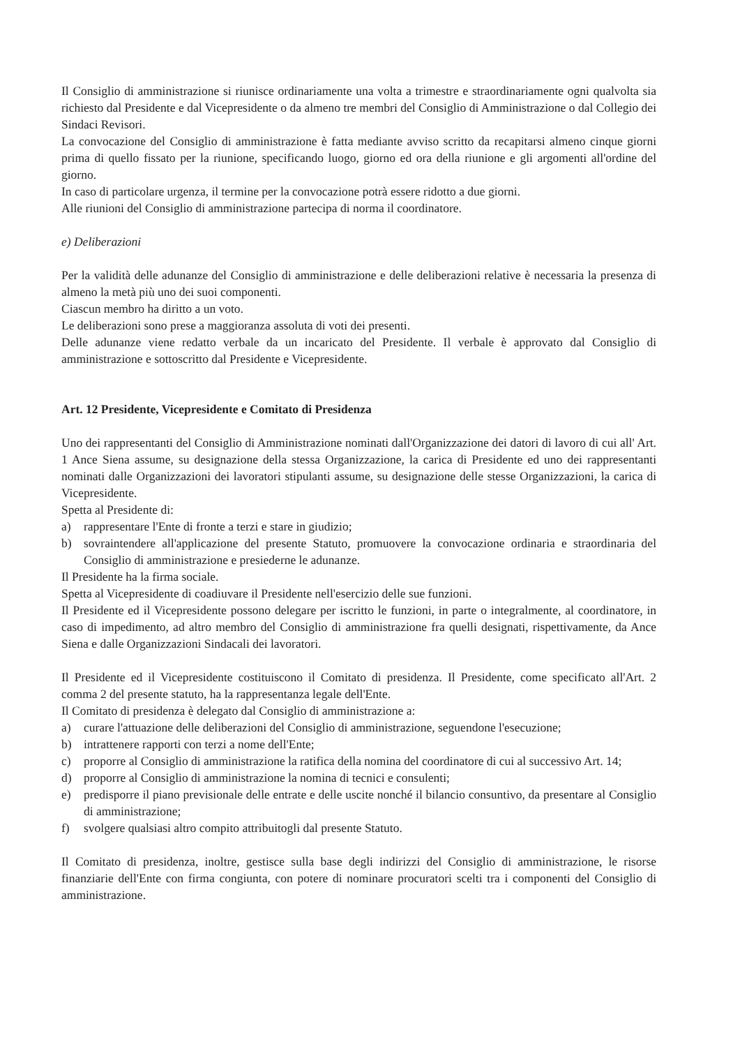Il Consiglio di amministrazione si riunisce ordinariamente una volta a trimestre e straordinariamente ogni qualvolta sia richiesto dal Presidente e dal Vicepresidente o da almeno tre membri del Consiglio di Amministrazione o dal Collegio dei Sindaci Revisori.
La convocazione del Consiglio di amministrazione è fatta mediante avviso scritto da recapitarsi almeno cinque giorni prima di quello fissato per la riunione, specificando luogo, giorno ed ora della riunione e gli argomenti all'ordine del giorno.
In caso di particolare urgenza, il termine per la convocazione potrà essere ridotto a due giorni.
Alle riunioni del Consiglio di amministrazione partecipa di norma il coordinatore.
e) Deliberazioni
Per la validità delle adunanze del Consiglio di amministrazione e delle deliberazioni relative è necessaria la presenza di almeno la metà più uno dei suoi componenti.
Ciascun membro ha diritto a un voto.
Le deliberazioni sono prese a maggioranza assoluta di voti dei presenti.
Delle adunanze viene redatto verbale da un incaricato del Presidente. Il verbale è approvato dal Consiglio di amministrazione e sottoscritto dal Presidente e Vicepresidente.
Art. 12 Presidente, Vicepresidente e Comitato di Presidenza
Uno dei rappresentanti del Consiglio di Amministrazione nominati dall'Organizzazione dei datori di lavoro di cui all' Art. 1 Ance Siena assume, su designazione della stessa Organizzazione, la carica di Presidente ed uno dei rappresentanti nominati dalle Organizzazioni dei lavoratori stipulanti assume, su designazione delle stesse Organizzazioni, la carica di Vicepresidente.
Spetta al Presidente di:
a) rappresentare l'Ente di fronte a terzi e stare in giudizio;
b) sovraintendere all'applicazione del presente Statuto, promuovere la convocazione ordinaria e straordinaria del Consiglio di amministrazione e presiederne le adunanze.
Il Presidente ha la firma sociale.
Spetta al Vicepresidente di coadiuvare il Presidente nell'esercizio delle sue funzioni.
Il Presidente ed il Vicepresidente possono delegare per iscritto le funzioni, in parte o integralmente, al coordinatore, in caso di impedimento, ad altro membro del Consiglio di amministrazione fra quelli designati, rispettivamente, da Ance Siena e dalle Organizzazioni Sindacali dei lavoratori.
Il Presidente ed il Vicepresidente costituiscono il Comitato di presidenza. Il Presidente, come specificato all'Art. 2 comma 2 del presente statuto, ha la rappresentanza legale dell'Ente.
Il Comitato di presidenza è delegato dal Consiglio di amministrazione a:
a) curare l'attuazione delle deliberazioni del Consiglio di amministrazione, seguendone l'esecuzione;
b) intrattenere rapporti con terzi a nome dell'Ente;
c) proporre al Consiglio di amministrazione la ratifica della nomina del coordinatore di cui al successivo Art. 14;
d) proporre al Consiglio di amministrazione la nomina di tecnici e consulenti;
e) predisporre il piano previsionale delle entrate e delle uscite nonché il bilancio consuntivo, da presentare al Consiglio di amministrazione;
f) svolgere qualsiasi altro compito attribuitogli dal presente Statuto.
Il Comitato di presidenza, inoltre, gestisce sulla base degli indirizzi del Consiglio di amministrazione, le risorse finanziarie dell'Ente con firma congiunta, con potere di nominare procuratori scelti tra i componenti del Consiglio di amministrazione.
​